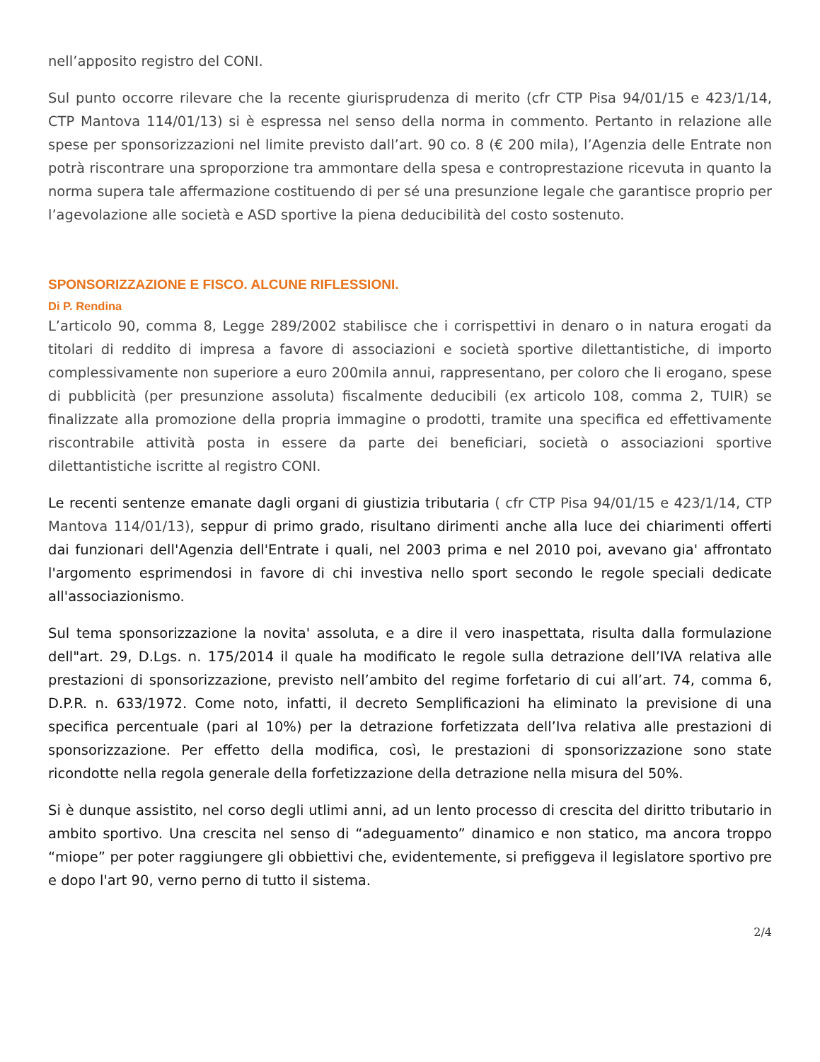nell’apposito registro del CONI.
Sul punto occorre rilevare che la recente giurisprudenza di merito (cfr CTP Pisa 94/01/15 e 423/1/14, CTP Mantova 114/01/13) si è espressa nel senso della norma in commento. Pertanto in relazione alle spese per sponsorizzazioni nel limite previsto dall’art. 90 co. 8 (€ 200 mila), l’Agenzia delle Entrate non potrà riscontrare una sproporzione tra ammontare della spesa e controprestazione ricevuta in quanto la norma supera tale affermazione costituendo di per sé una presunzione legale che garantisce proprio per l’agevolazione alle società e ASD sportive la piena deducibilità del costo sostenuto.
SPONSORIZZAZIONE E FISCO. ALCUNE RIFLESSIONI.
Di P. Rendina
L’articolo 90, comma 8, Legge 289/2002 stabilisce che i corrispettivi in denaro o in natura erogati da titolari di reddito di impresa a favore di associazioni e società sportive dilettantistiche, di importo complessivamente non superiore a euro 200mila annui, rappresentano, per coloro che li erogano, spese di pubblicità (per presunzione assoluta) fiscalmente deducibili (ex articolo 108, comma 2, TUIR) se finalizzate alla promozione della propria immagine o prodotti, tramite una specifica ed effettivamente riscontrabile attività posta in essere da parte dei beneficiari, società o associazioni sportive dilettantistiche iscritte al registro CONI.
Le recenti sentenze emanate dagli organi di giustizia tributaria ( cfr CTP Pisa 94/01/15 e 423/1/14, CTP Mantova 114/01/13), seppur di primo grado, risultano dirimenti anche alla luce dei chiarimenti offerti dai funzionari dell'Agenzia dell'Entrate i quali, nel 2003 prima e nel 2010 poi, avevano gia' affrontato l'argomento esprimendosi in favore di chi investiva nello sport secondo le regole speciali dedicate all'associazionismo.
Sul tema sponsorizzazione la novita' assoluta, e a dire il vero inaspettata, risulta dalla formulazione dell"art. 29, D.Lgs. n. 175/2014 il quale ha modificato le regole sulla detrazione dell’IVA relativa alle prestazioni di sponsorizzazione, previsto nell’ambito del regime forfetario di cui all’art. 74, comma 6, D.P.R. n. 633/1972. Come noto, infatti, il decreto Semplificazioni ha eliminato la previsione di una specifica percentuale (pari al 10%) per la detrazione forfetizzata dell’Iva relativa alle prestazioni di sponsorizzazione. Per effetto della modifica, così, le prestazioni di sponsorizzazione sono state ricondotte nella regola generale della forfetizzazione della detrazione nella misura del 50%.
Si è dunque assistito, nel corso degli utlimi anni, ad un lento processo di crescita del diritto tributario in ambito sportivo. Una crescita nel senso di “adeguamento” dinamico e non statico, ma ancora troppo “miope” per poter raggiungere gli obbiettivi che, evidentemente, si prefiggeva il legislatore sportivo pre e dopo l'art 90, verno perno di tutto il sistema.
2/4